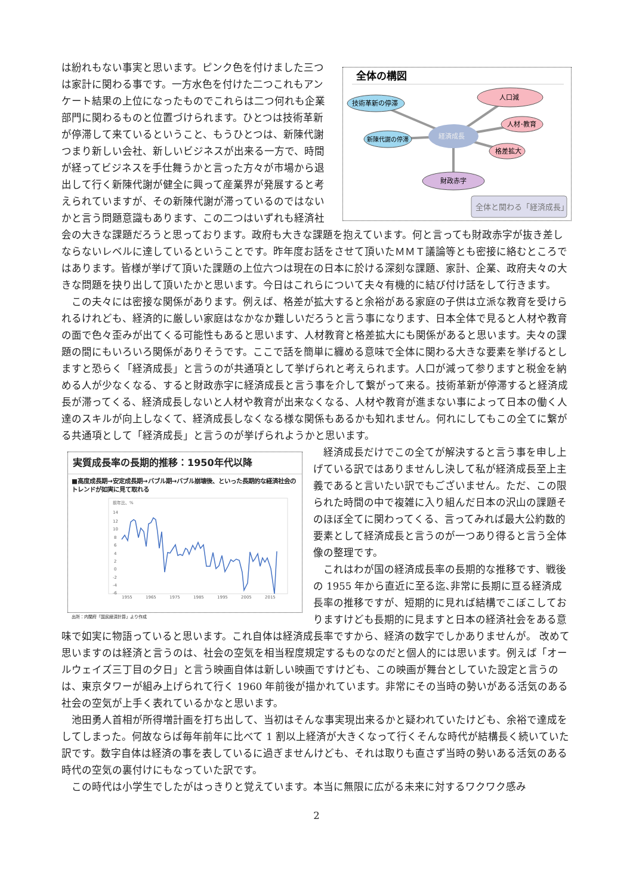全体の構図
経済成長
技術革新の停滞
新陳代謝の停滞
人口減
人材･教育
格差拡大
財政赤字
全体と関わる「経済成長」
は紛れもない事実と思います。ピンク色を付けました三つは家計に関わる事です。一方水色を付けた二つこれもアンケート結果の上位になったものでこれらは二つ何れも企業部門に関わるものと位置づけられます。ひとつは技術革新が停滞して来ているということ、もうひとつは、新陳代謝つまり新しい会社、新しいビジネスが出来る一方で、時間が経ってビジネスを手仕舞うかと言った方々が市場から退出して行く新陳代謝が健全に興って産業界が発展すると考えられていますが、その新陳代謝が滞っているのではないかと言う問題意識もあります、この二つはいずれも経済社会の大きな課題だろうと思っております。政府も大きな課題を抱えています。何と言っても財政赤字が抜き差しならないレベルに達しているということです。昨年度お話をさせて頂いたＭＭＴ議論等とも密接に絡むところではあります。皆様が挙げて頂いた課題の上位六つは現在の日本に於ける深刻な課題、家計、企業、政府夫々の大きな問題を抉り出して頂いたかと思います。今日はこれらについて夫々有機的に結び付け話をして行きます。
　この夫々には密接な関係があります。例えば、格差が拡大すると余裕がある家庭の子供は立派な教育を受けられるけれども、経済的に厳しい家庭はなかなか難しいだろうと言う事になります、日本全体で見ると人材や教育の面で色々歪みが出てくる可能性もあると思います、人材教育と格差拡大にも関係があると思います。夫々の課題の間にもいろいろ関係がありそうです。ここで話を簡単に纏める意味で全体に関わる大きな要素を挙げるとしますと恐らく「経済成長」と言うのが共通項として挙げられと考えられます。人口が減って参りますと税金を納める人が少なくなる、すると財政赤字に経済成長と言う事を介して繋がって来る。技術革新が停滞すると経済成長が滞ってくる、経済成長しないと人材や教育が出来なくなる、人材や教育が進まない事によって日本の働く人達のスキルが向上しなくて、経済成長しなくなる様な関係もあるかも知れません。何れにしてもこの全てに繋がる共通項として「経済成長」と言うのが挙げられようかと思います。
実質成長率の長期的推移：1950年代以降
■高度成長期→安定成長期→バブル期→バブル崩壊後、といった長期的な経済社会のトレンドが如実に見て取れる
前年比、%
14
12
10
8
6
4
2
0
-2
-4
-6
1955
1965
1975
1985
1995
2005
2015
出所：内閣府「国民経済計算」より作成
　経済成長だけでこの全てが解決すると言う事を申し上げている訳ではありませんし決して私が経済成長至上主義であると言いたい訳でもございません。ただ、この限られた時間の中で複雑に入り組んだ日本の沢山の課題そのほぼ全てに関わってくる、言ってみれば最大公約数的要素として経済成長と言うのが一つあり得ると言う全体像の整理です。
　これはわが国の経済成長率の長期的な推移です、戦後の 1955 年から直近に至る迄､非常に長期に亘る経済成長率の推移ですが、短期的に見れば結構でこぼこしておりますけども長期的に見ますと日本の経済社会をある意味で如実に物語っていると思います。これ自体は経済成長率ですから、経済の数字でしかありませんが。 改めて思いますのは経済と言うのは、社会の空気を相当程度規定するものなのだと個人的には思います。例えば「オールウェイズ三丁目の夕日」と言う映画自体は新しい映画ですけども、この映画が舞台としていた設定と言うのは、東京タワーが組み上げられて行く 1960 年前後が描かれています。非常にその当時の勢いがある活気のある社会の空気が上手く表れているかなと思います。
　池田勇人首相が所得増計画を打ち出して、当初はそんな事実現出来るかと疑われていたけども、余裕で達成をしてしまった。何故ならば毎年前年に比べて 1 割以上経済が大きくなって行くそんな時代が結構長く続いていた訳です。数字自体は経済の事を表しているに過ぎませんけども、それは取りも直さず当時の勢いある活気のある時代の空気の裏付けにもなっていた訳です。
　この時代は小学生でしたがはっきりと覚えています。本当に無限に広がる未来に対するワクワク感み
2